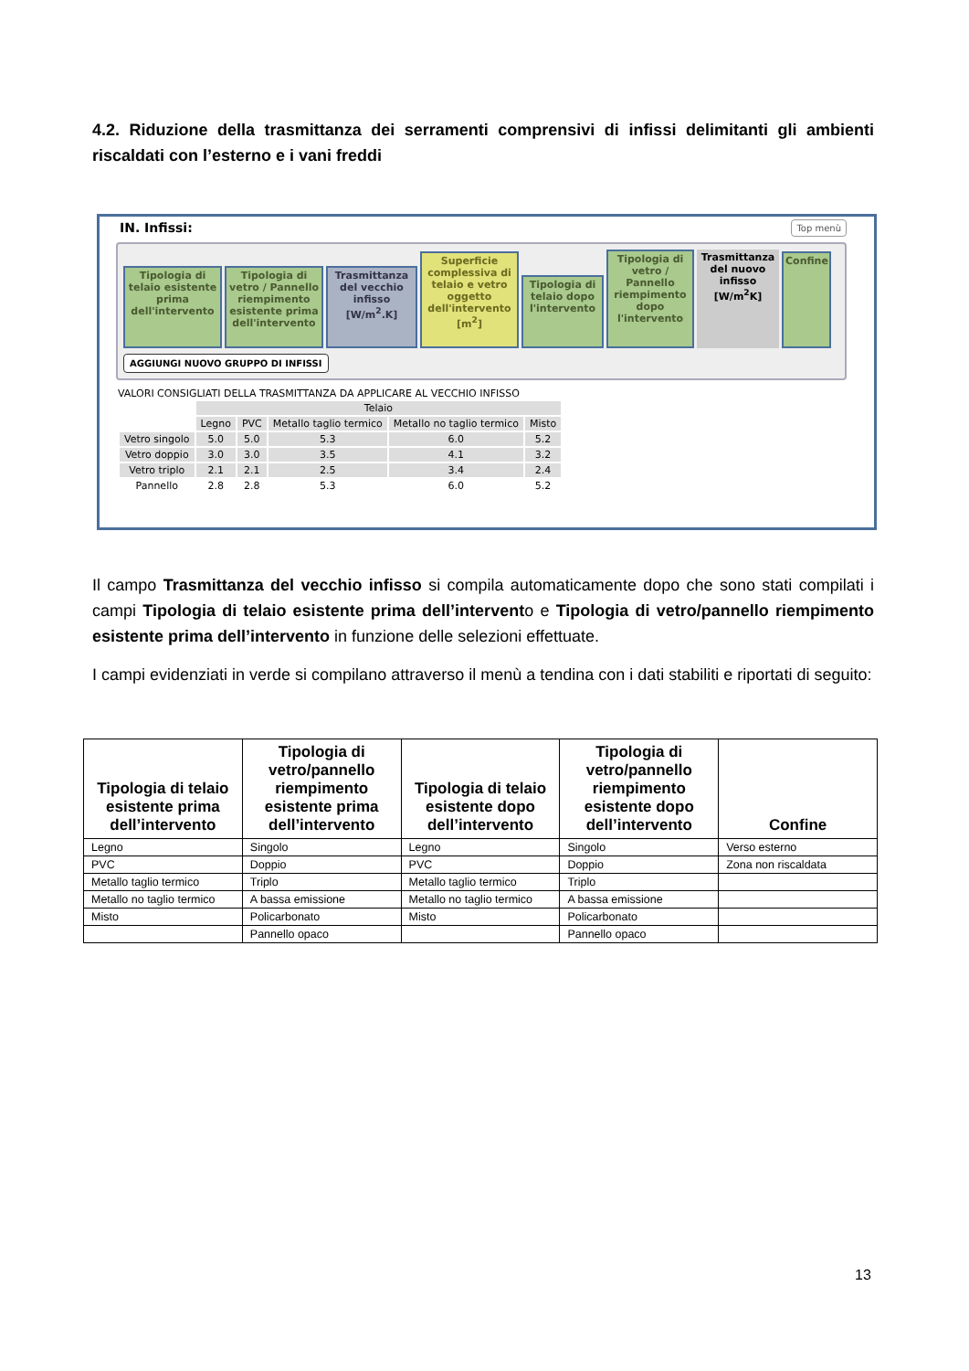4.2. Riduzione della trasmittanza dei serramenti comprensivi di infissi delimitanti gli ambienti riscaldati con l’esterno e i vani freddi
IN. Infissi:
Top menù
Tipologia di telaio esistente prima dell'intervento
Tipologia di vetro / Pannello riempimento esistente prima dell'intervento
Trasmittanza del vecchio infisso [W/m<sup>2</sup>.K]
Superficie complessiva di telaio e vetro oggetto dell'intervento [m<sup>2</sup>]
Tipologia di telaio dopo l'intervento
Tipologia di vetro / Pannello riempimento dopo l'intervento
Trasmittanza del nuovo infisso [W/m<sup>2</sup>K]
Confine
AGGIUNGI NUOVO GRUPPO DI INFISSI
VALORI CONSIGLIATI DELLA TRASMITTANZA DA APPLICARE AL VECCHIO INFISSO
| | Telaio | | | | |
| | Legno | PVC | Metallo taglio termico | Metallo no taglio termico | Misto |
| Vetro singolo | 5.0 | 5.0 | 5.3 | 6.0 | 5.2 |
| Vetro doppio | 3.0 | 3.0 | 3.5 | 4.1 | 3.2 |
| Vetro triplo | 2.1 | 2.1 | 2.5 | 3.4 | 2.4 |
| Pannello | 2.8 | 2.8 | 5.3 | 6.0 | 5.2 |
Il campo Trasmittanza del vecchio infisso si compila automaticamente dopo che sono stati compilati i campi Tipologia di telaio esistente prima dell’intervento e Tipologia di vetro/pannello riempimento esistente prima dell’intervento in funzione delle selezioni effettuate.
I campi evidenziati in verde si compilano attraverso il menù a tendina con i dati stabiliti e riportati di seguito:
| Tipologia di telaio esistente prima dell’intervento | Tipologia di vetro/pannello riempimento esistente prima dell’intervento | Tipologia di telaio esistente dopo dell’intervento | Tipologia di vetro/pannello riempimento esistente dopo dell’intervento | Confine |
| --- | --- | --- | --- | --- |
| Legno | Singolo | Legno | Singolo | Verso esterno |
| PVC | Doppio | PVC | Doppio | Zona non riscaldata |
| Metallo taglio termico | Triplo | Metallo taglio termico | Triplo | |
| Metallo no taglio termico | A bassa emissione | Metallo no taglio termico | A bassa emissione | |
| Misto | Policarbonato | Misto | Policarbonato | |
| | Pannello opaco | | Pannello opaco | |
13